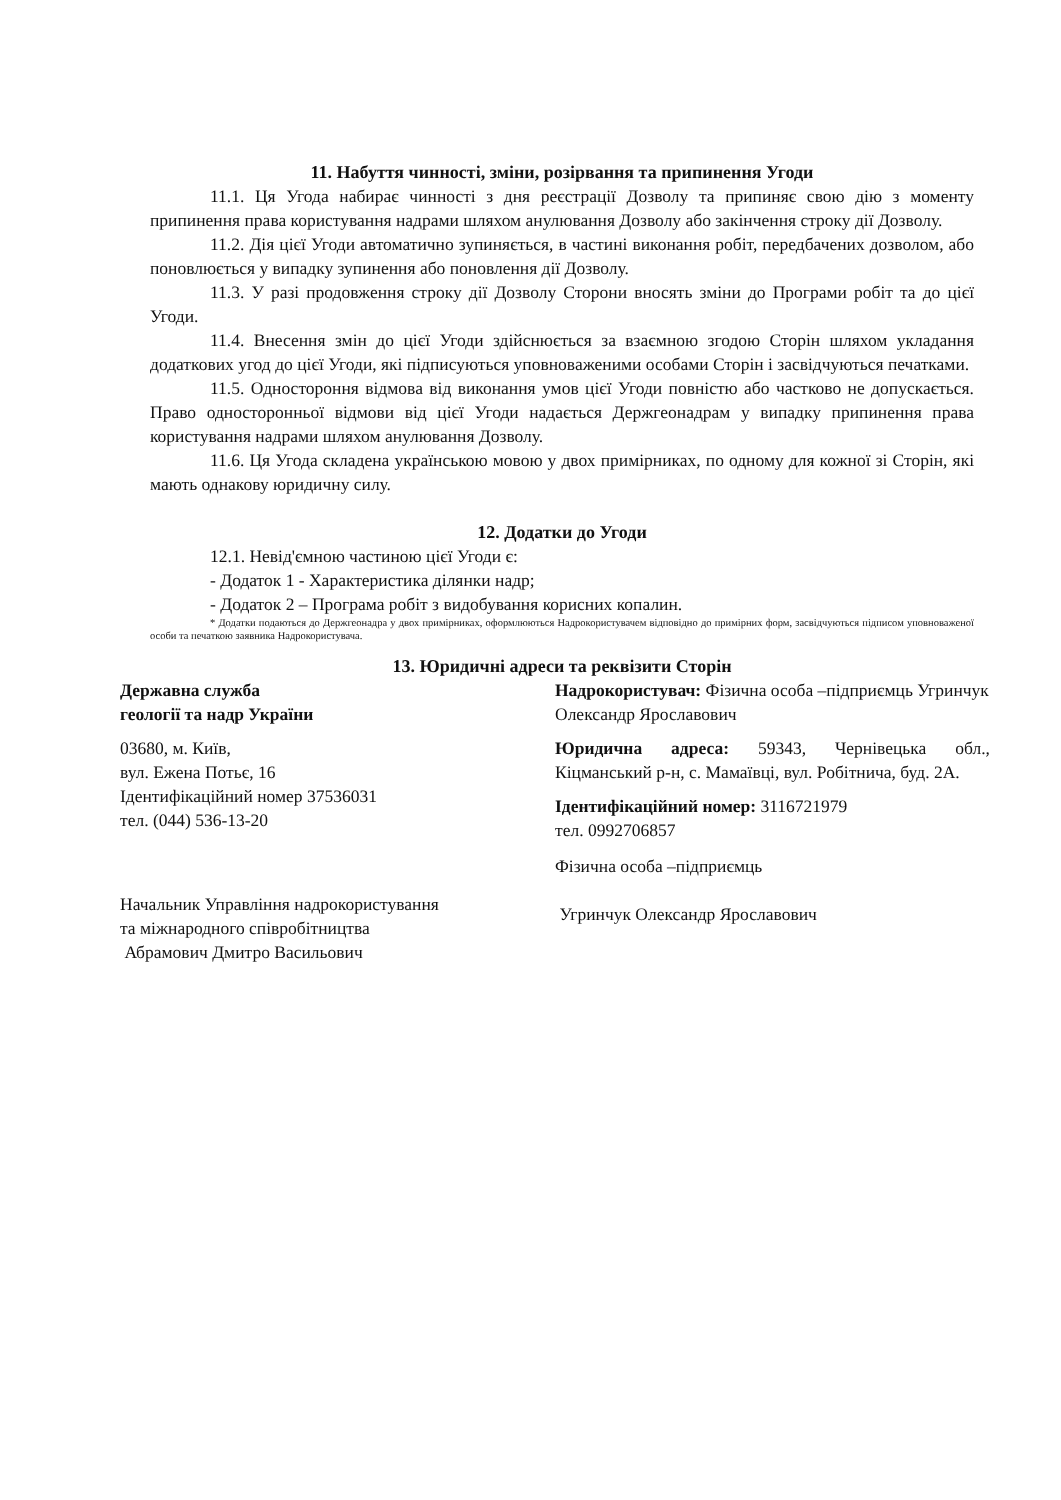11. Набуття чинності, зміни, розірвання та припинення Угоди
11.1. Ця Угода набирає чинності з дня реєстрації Дозволу та припиняє свою дію з моменту припинення права користування надрами шляхом анулювання Дозволу або закінчення строку дії Дозволу.
11.2. Дія цієї Угоди автоматично зупиняється, в частині виконання робіт, передбачених дозволом, або поновлюється у випадку зупинення або поновлення дії Дозволу.
11.3. У разі продовження строку дії Дозволу Сторони вносять зміни до Програми робіт та до цієї Угоди.
11.4. Внесення змін до цієї Угоди здійснюється за взаємною згодою Сторін шляхом укладання додаткових угод до цієї Угоди, які підписуються уповноваженими особами Сторін і засвідчуються печатками.
11.5. Одностороння відмова від виконання умов цієї Угоди повністю або частково не допускається. Право односторонньої відмови від цієї Угоди надається Держгеонадрам у випадку припинення права користування надрами шляхом анулювання Дозволу.
11.6. Ця Угода складена українською мовою у двох примірниках, по одному для кожної зі Сторін, які мають однакову юридичну силу.
12. Додатки до Угоди
12.1. Невід'ємною частиною цієї Угоди є:
- Додаток 1 - Характеристика ділянки надр;
- Додаток 2 – Програма робіт з видобування корисних копалин.
* Додатки подаються до Держгеонадра у двох примірниках, оформлюються Надрокористувачем відповідно до примірних форм, засвідчуються підписом уповноваженої особи та печаткою заявника Надрокористувача.
13. Юридичні адреси та реквізити Сторін
Державна служба
геології та надр України
03680, м. Київ,
вул. Ежена Потьє, 16
Ідентифікаційний номер 37536031
тел. (044) 536-13-20
Начальник Управління надрокористування
та міжнародного співробітництва
Абрамович Дмитро Васильович
Надрокористувач: Фізична особа –підприємць Угринчук Олександр Ярославович
Юридична адреса: 59343, Чернівецька обл., Кіцманський р-н, с. Мамаївці, вул. Робітнича, буд. 2А.
Ідентифікаційний номер: 3116721979
тел. 0992706857
Фізична особа –підприємць
Угринчук Олександр Ярославович